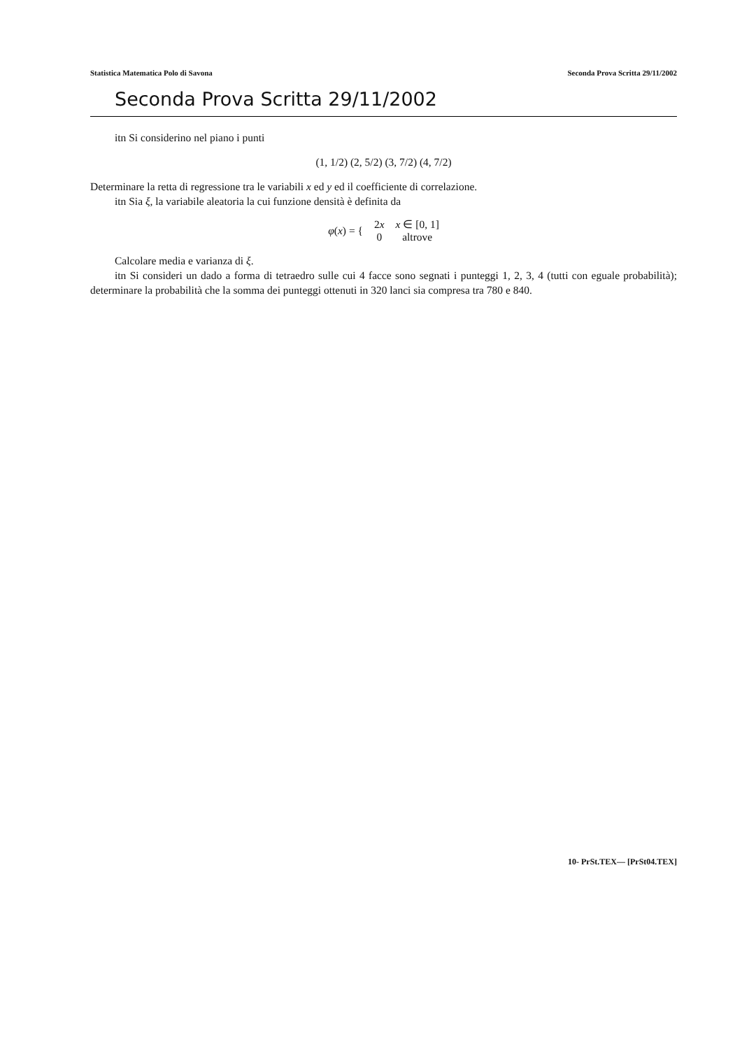Statistica Matematica Polo di Savona Seconda Prova Scritta 29/11/2002
Seconda Prova Scritta 29/11/2002
itn Si considerino nel piano i punti
(1, 1/2) (2, 5/2) (3, 7/2) (4, 7/2)
Determinare la retta di regressione tra le variabili x ed y ed il coefficiente di correlazione.
itn Sia ξ, la variabile aleatoria la cui funzione densità è definita da
| φ ( x ) = { | 2 x | x ∈ [0, 1] |
| | 0 | altrove |
Calcolare media e varianza di ξ.
itn Si consideri un dado a forma di tetraedro sulle cui 4 facce sono segnati i punteggi 1, 2, 3, 4 (tutti con eguale probabilità); determinare la probabilità che la somma dei punteggi ottenuti in 320 lanci sia compresa tra 780 e 840.
10- PrSt.TEX— [PrSt04.TEX]